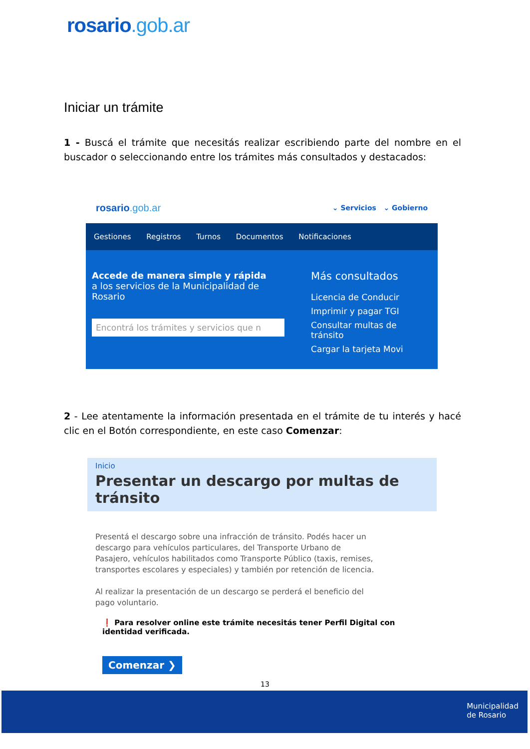rosario.gob.ar
Iniciar un trámite
1 - Buscá el trámite que necesitás realizar escribiendo parte del nombre en el buscador o seleccionando entre los trámites más consultados y destacados:
rosario.gob.ar
⌄ Servicios ⌄ Gobierno
Gestiones Registros Turnos Documentos Notificaciones
Accede de manera simple y rápida
a los servicios de la Municipalidad de Rosario
Encontrá los trámites y servicios que n
Más consultados
Licencia de Conducir
Imprimir y pagar TGI
Consultar multas de tránsito
Cargar la tarjeta Movi
2 - Lee atentamente la información presentada en el trámite de tu interés y hacé clic en el Botón correspondiente, en este caso Comenzar:
Inicio
Presentar un descargo por multas de tránsito
Presentá el descargo sobre una infracción de tránsito. Podés hacer un descargo para vehículos particulares, del Transporte Urbano de Pasajero, vehículos habilitados como Transporte Público (taxis, remises, transportes escolares y especiales) y también por retención de licencia.
Al realizar la presentación de un descargo se perderá el beneficio del pago voluntario.
❗ Para resolver online este trámite necesitás tener Perfil Digital con identidad verificada.
Comenzar ❯
13
Municipalidad
de Rosario